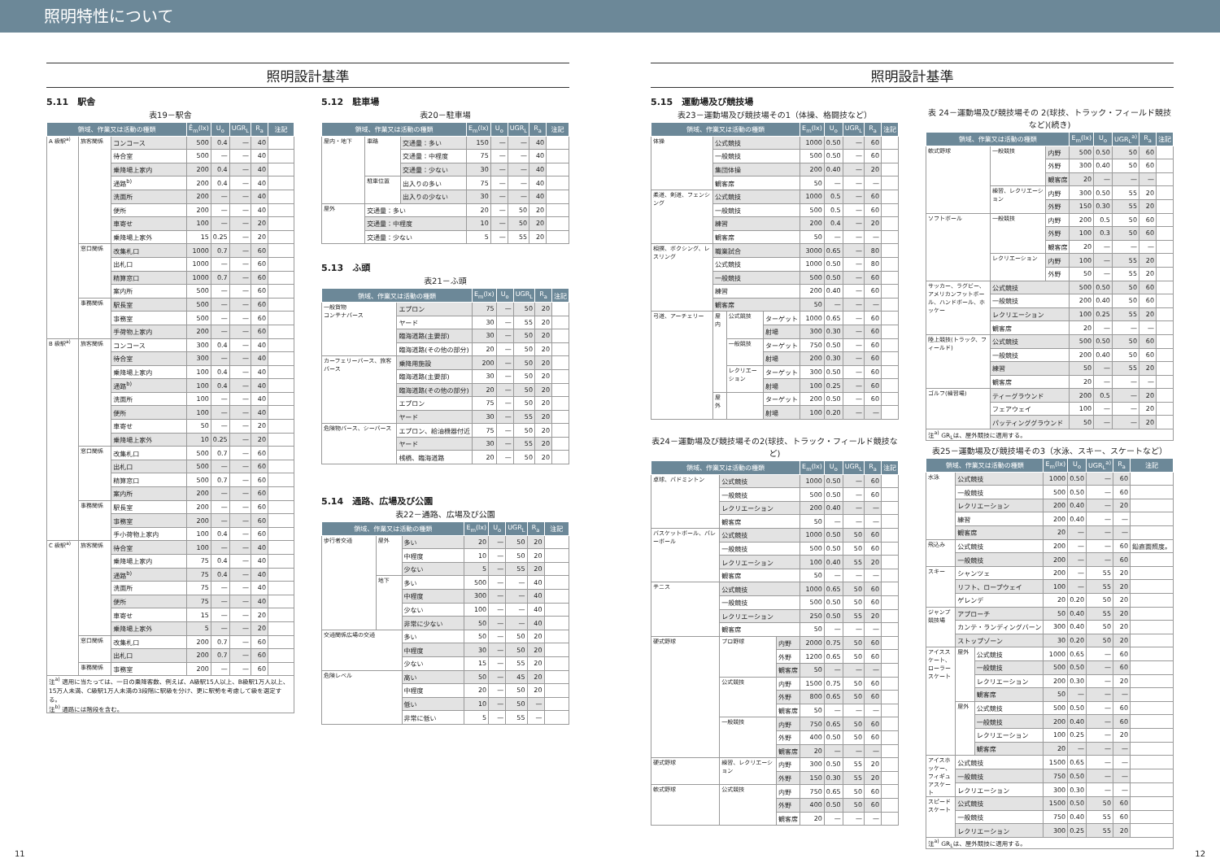照明特性について
照明設計基準
5.11　駅舎
表19－駅舎
| 領域、作業又は活動の種類 | | | Ē<sub>m</sub>(lx) | U<sub>o</sub> | UGR<sub>L</sub> | R<sub>a</sub> | 注記 |
| --- | --- | --- | --- | --- | --- | --- | --- |
| A 級駅<sup>a)</sup> | 旅客関係 | コンコース | 500 | 0.4 | — | 40 | |
| | | 待合室 | 500 | — | — | 40 | |
| | | 乗降場上家内 | 200 | 0.4 | — | 40 | |
| | | 通路<sup>b)</sup> | 200 | 0.4 | — | 40 | |
| | | 洗面所 | 200 | — | — | 40 | |
| | | 便所 | 200 | — | — | 40 | |
| | | 車寄せ | 100 | — | — | 20 | |
| | | 乗降場上家外 | 15 | 0.25 | — | 20 | |
| | 窓口関係 | 改集札口 | 1000 | 0.7 | — | 60 | |
| | | 出札口 | 1000 | — | — | 60 | |
| | | 精算窓口 | 1000 | 0.7 | — | 60 | |
| | | 案内所 | 500 | — | — | 60 | |
| | 事務関係 | 駅長室 | 500 | — | — | 60 | |
| | | 事務室 | 500 | — | — | 60 | |
| | | 手荷物上家内 | 200 | — | — | 60 | |
| B 級駅<sup>a)</sup> | 旅客関係 | コンコース | 300 | 0.4 | — | 40 | |
| | | 待合室 | 300 | — | — | 40 | |
| | | 乗降場上家内 | 100 | 0.4 | — | 40 | |
| | | 通路<sup>b)</sup> | 100 | 0.4 | — | 40 | |
| | | 洗面所 | 100 | — | — | 40 | |
| | | 便所 | 100 | — | — | 40 | |
| | | 車寄せ | 50 | — | — | 20 | |
| | | 乗降場上家外 | 10 | 0.25 | — | 20 | |
| | 窓口関係 | 改集札口 | 500 | 0.7 | — | 60 | |
| | | 出札口 | 500 | — | — | 60 | |
| | | 精算窓口 | 500 | 0.7 | — | 60 | |
| | | 案内所 | 200 | — | — | 60 | |
| | 事務関係 | 駅長室 | 200 | — | — | 60 | |
| | | 事務室 | 200 | — | — | 60 | |
| | | 手小荷物上家内 | 100 | 0.4 | — | 60 | |
| C 級駅<sup>a)</sup> | 旅客関係 | 待合室 | 100 | — | — | 40 | |
| | | 乗降場上家内 | 75 | 0.4 | — | 40 | |
| | | 通路<sup>b)</sup> | 75 | 0.4 | — | 40 | |
| | | 洗面所 | 75 | — | — | 40 | |
| | | 便所 | 75 | — | — | 40 | |
| | | 車寄せ | 15 | — | — | 20 | |
| | | 乗降場上家外 | 5 | — | — | 20 | |
| | 窓口関係 | 改集札口 | 200 | 0.7 | — | 60 | |
| | | 出札口 | 200 | 0.7 | — | 60 | |
| | 事務関係 | 事務室 | 200 | — | — | 60 | |
| 注<sup>a)</sup> 適用に当たっては、一日の乗降客数、例えば、A級駅15人以上、B級駅1万人以上、15万人未満、C級駅1万人未満の3段階に駅級を分け、更に駅勢を考慮して級を選定する。 注<sup>b)</sup> 通路には階段を含む。 | | | | | | | |
5.12　駐車場
表20－駐車場
| 領域、作業又は活動の種類 | | | E<sub>m</sub>(lx) | U<sub>o</sub> | UGR<sub>L</sub> | R<sub>a</sub> | 注記 |
| --- | --- | --- | --- | --- | --- | --- | --- |
| 屋内・地下 | 車路 | 交通量：多い | 150 | — | — | 40 | |
| | | 交通量：中程度 | 75 | — | — | 40 | |
| | | 交通量：少ない | 30 | — | — | 40 | |
| | 駐車位置 | 出入りの多い | 75 | — | — | 40 | |
| | | 出入りの少ない | 30 | — | — | 40 | |
| 屋外 | 交通量：多い | | 20 | — | 50 | 20 | |
| | 交通量：中程度 | | 10 | — | 50 | 20 | |
| | 交通量：少ない | | 5 | — | 55 | 20 | |
5.13　ふ頭
表21－ふ頭
| 領域、作業又は活動の種類 | | E<sub>m</sub>(lx) | U<sub>o</sub> | UGR<sub>L</sub> | R<sub>a</sub> | 注記 |
| --- | --- | --- | --- | --- | --- | --- |
| 一般貨物 コンテナバース | エプロン | 75 | — | 50 | 20 | |
| | ヤード | 30 | — | 55 | 20 | |
| | 臨海道路(主要部) | 30 | — | 50 | 20 | |
| | 臨海道路(その他の部分) | 20 | — | 50 | 20 | |
| カーフェリーバース、旅客バース | 乗降用施設 | 200 | — | 50 | 20 | |
| | 臨海道路(主要部) | 30 | — | 50 | 20 | |
| | 臨海道路(その他の部分) | 20 | — | 50 | 20 | |
| | エプロン | 75 | — | 50 | 20 | |
| | ヤード | 30 | — | 55 | 20 | |
| 危険物バース、シーバース | エプロン、給油機器付近 | 75 | — | 50 | 20 | |
| | ヤード | 30 | — | 55 | 20 | |
| | 桟橋、臨海道路 | 20 | — | 50 | 20 | |
5.14　通路、広場及び公園
表22－通路、広場及び公園
| 領域、作業又は活動の種類 | | | E<sub>m</sub>(lx) | U<sub>o</sub> | UGR<sub>L</sub> | R<sub>a</sub> | 注記 |
| --- | --- | --- | --- | --- | --- | --- | --- |
| 歩行者交通 | 屋外 | 多い | 20 | — | 50 | 20 | |
| | | 中程度 | 10 | — | 50 | 20 | |
| | | 少ない | 5 | — | 55 | 20 | |
| | 地下 | 多い | 500 | — | — | 40 | |
| | | 中程度 | 300 | — | — | 40 | |
| | | 少ない | 100 | — | — | 40 | |
| | | 非常に少ない | 50 | — | — | 40 | |
| 交通関係広場の交通 | | 多い | 50 | — | 50 | 20 | |
| | | 中程度 | 30 | — | 50 | 20 | |
| | | 少ない | 15 | — | 55 | 20 | |
| 危険レベル | | 高い | 50 | — | 45 | 20 | |
| | | 中程度 | 20 | — | 50 | 20 | |
| | | 低い | 10 | — | 50 | — | |
| | | 非常に低い | 5 | — | 55 | — | |
照明設計基準
5.15　運動場及び競技場
表23－運動場及び競技場その1（体操、格闘技など）
| 領域、作業又は活動の種類 | | | | E<sub>m</sub>(lx) | U<sub>o</sub> | UGR<sub>L</sub> | R<sub>a</sub> | 注記 |
| --- | --- | --- | --- | --- | --- | --- | --- | --- |
| 体操 | 公式競技 | | | 1000 | 0.50 | — | 60 | |
| | 一般競技 | | | 500 | 0.50 | — | 60 | |
| | 集団体操 | | | 200 | 0.40 | — | 20 | |
| | 観客席 | | | 50 | — | — | — | |
| 柔道、剣道、フェンシング | 公式競技 | | | 1000 | 0.5 | — | 60 | |
| | 一般競技 | | | 500 | 0.5 | — | 60 | |
| | 練習 | | | 200 | 0.4 | — | 20 | |
| | 観客席 | | | 50 | — | — | — | |
| 相撲、ボクシング、レスリング | 職業試合 | | | 3000 | 0.65 | — | 80 | |
| | 公式競技 | | | 1000 | 0.50 | — | 80 | |
| | 一般競技 | | | 500 | 0.50 | — | 60 | |
| | 練習 | | | 200 | 0.40 | — | 60 | |
| | 観客席 | | | 50 | — | — | — | |
| 弓道、アーチェリー | 屋内 | 公式競技 | ターゲット | 1000 | 0.65 | — | 60 | |
| | | | 射場 | 300 | 0.30 | — | 60 | |
| | | 一般競技 | ターゲット | 750 | 0.50 | — | 60 | |
| | | | 射場 | 200 | 0.30 | — | 60 | |
| | | レクリエーション | ターゲット | 300 | 0.50 | — | 60 | |
| | | | 射場 | 100 | 0.25 | — | 60 | |
| | 屋外 | | ターゲット | 200 | 0.50 | — | 60 | |
| | | | 射場 | 100 | 0.20 | — | — | |
表24－運動場及び競技場その2(球技、トラック・フィールド競技など)
| 領域、作業又は活動の種類 | | | E<sub>m</sub>(lx) | U<sub>o</sub> | UGR<sub>L</sub> | R<sub>a</sub> | 注記 |
| --- | --- | --- | --- | --- | --- | --- | --- |
| 卓球、バドミントン | 公式競技 | | 1000 | 0.50 | — | 60 | |
| | 一般競技 | | 500 | 0.50 | — | 60 | |
| | レクリエーション | | 200 | 0.40 | — | — | |
| | 観客席 | | 50 | — | — | — | |
| バスケットボール、バレーボール | 公式競技 | | 1000 | 0.50 | 50 | 60 | |
| | 一般競技 | | 500 | 0.50 | 50 | 60 | |
| | レクリエーション | | 100 | 0.40 | 55 | 20 | |
| | 観客席 | | 50 | — | — | — | |
| テニス | 公式競技 | | 1000 | 0.65 | 50 | 60 | |
| | 一般競技 | | 500 | 0.50 | 50 | 60 | |
| | レクリエーション | | 250 | 0.50 | 55 | 20 | |
| | 観客席 | | 50 | — | — | — | |
| 硬式野球 | プロ野球 | 内野 | 2000 | 0.75 | 50 | 60 | |
| | | 外野 | 1200 | 0.65 | 50 | 60 | |
| | | 観客席 | 50 | — | — | — | |
| | 公式競技 | 内野 | 1500 | 0.75 | 50 | 60 | |
| | | 外野 | 800 | 0.65 | 50 | 60 | |
| | | 観客席 | 50 | — | — | — | |
| | 一般競技 | 内野 | 750 | 0.65 | 50 | 60 | |
| | | 外野 | 400 | 0.50 | 50 | 60 | |
| | | 観客席 | 20 | — | — | — | |
| 硬式野球 | 練習、レクリエーション | 内野 | 300 | 0.50 | 55 | 20 | |
| | | 外野 | 150 | 0.30 | 55 | 20 | |
| 軟式野球 | 公式競技 | 内野 | 750 | 0.65 | 50 | 60 | |
| | | 外野 | 400 | 0.50 | 50 | 60 | |
| | | 観客席 | 20 | — | — | — | |
表 24－運動場及び競技場その 2(球技、トラック・フィールド競技など)(続き)
| 領域、作業又は活動の種類 | | | E<sub>m</sub>(lx) | U<sub>o</sub> | UGR<sub>L</sub><sup>a)</sup> | R<sub>a</sub> | 注記 |
| --- | --- | --- | --- | --- | --- | --- | --- |
| 軟式野球 | 一般競技 | 内野 | 500 | 0.50 | 50 | 60 | |
| | | 外野 | 300 | 0.40 | 50 | 60 | |
| | | 観客席 | 20 | — | — | — | |
| | 練習、レクリエーション | 内野 | 300 | 0.50 | 55 | 20 | |
| | | 外野 | 150 | 0.30 | 55 | 20 | |
| ソフトボール | 一般競技 | 内野 | 200 | 0.5 | 50 | 60 | |
| | | 外野 | 100 | 0.3 | 50 | 60 | |
| | | 観客席 | 20 | — | — | — | |
| | レクリエーション | 内野 | 100 | — | 55 | 20 | |
| | | 外野 | 50 | — | 55 | 20 | |
| サッカー、ラグビー、アメリカンフットボール、ハンドボール、ホッケー | 公式競技 | | 500 | 0.50 | 50 | 60 | |
| | 一般競技 | | 200 | 0.40 | 50 | 60 | |
| | レクリエーション | | 100 | 0.25 | 55 | 20 | |
| | 観客席 | | 20 | — | — | — | |
| 陸上競技(トラック、フィールド) | 公式競技 | | 500 | 0.50 | 50 | 60 | |
| | 一般競技 | | 200 | 0.40 | 50 | 60 | |
| | 練習 | | 50 | — | 55 | 20 | |
| | 観客席 | | 20 | — | — | — | |
| ゴルフ(練習場) | ティーグラウンド | | 200 | 0.5 | — | 20 | |
| | フェアウェイ | | 100 | — | — | 20 | |
| | パッティンググラウンド | | 50 | — | — | 20 | |
| 注<sup>a)</sup> GR<sub>L</sub>は、屋外競技に適用する。 | | | | | | | |
表25－運動場及び競技場その3（水泳、スキー、スケートなど）
| 領域、作業又は活動の種類 | | | E<sub>m</sub>(lx) | U<sub>o</sub> | UGR<sub>L</sub><sup>a)</sup> | R<sub>a</sub> | 注記 |
| --- | --- | --- | --- | --- | --- | --- | --- |
| 水泳 | 公式競技 | | 1000 | 0.50 | — | 60 | |
| | 一般競技 | | 500 | 0.50 | — | 60 | |
| | レクリエーション | | 200 | 0.40 | — | 20 | |
| | 練習 | | 200 | 0.40 | — | — | |
| | 観客席 | | 20 | — | — | — | |
| 飛込み | 公式競技 | | 200 | — | — | 60 | 鉛直面照度。 |
| | 一般競技 | | 200 | — | — | 60 | |
| スキー | シャンツェ | | 200 | — | 55 | 20 | |
| | リフト、ロープウェイ | | 100 | — | 55 | 20 | |
| | ゲレンデ | | 20 | 0.20 | 50 | 20 | |
| ジャンプ競技場 | アプローチ | | 50 | 0.40 | 55 | 20 | |
| | カンテ・ランディングバーン | | 300 | 0.40 | 50 | 20 | |
| | ストップゾーン | | 30 | 0.20 | 50 | 20 | |
| アイススケート、ローラースケート | 屋外 | 公式競技 | 1000 | 0.65 | — | 60 | |
| | | 一般競技 | 500 | 0.50 | — | 60 | |
| | | レクリエーション | 200 | 0.30 | — | 20 | |
| | | 観客席 | 50 | — | — | — | |
| | 屋外 | 公式競技 | 500 | 0.50 | — | 60 | |
| | | 一般競技 | 200 | 0.40 | — | 60 | |
| | | レクリエーション | 100 | 0.25 | — | 20 | |
| | | 観客席 | 20 | — | — | — | |
| アイスホッケー、フィギュアスケート | 公式競技 | | 1500 | 0.65 | — | — | |
| | 一般競技 | | 750 | 0.50 | — | — | |
| | レクリエーション | | 300 | 0.30 | — | — | |
| スピードスケート | 公式競技 | | 1500 | 0.50 | 50 | 60 | |
| | 一般競技 | | 750 | 0.40 | 55 | 60 | |
| | レクリエーション | | 300 | 0.25 | 55 | 20 | |
| 注<sup>a)</sup> GR<sub>L</sub>は、屋外競技に適用する。 | | | | | | | |
11 12